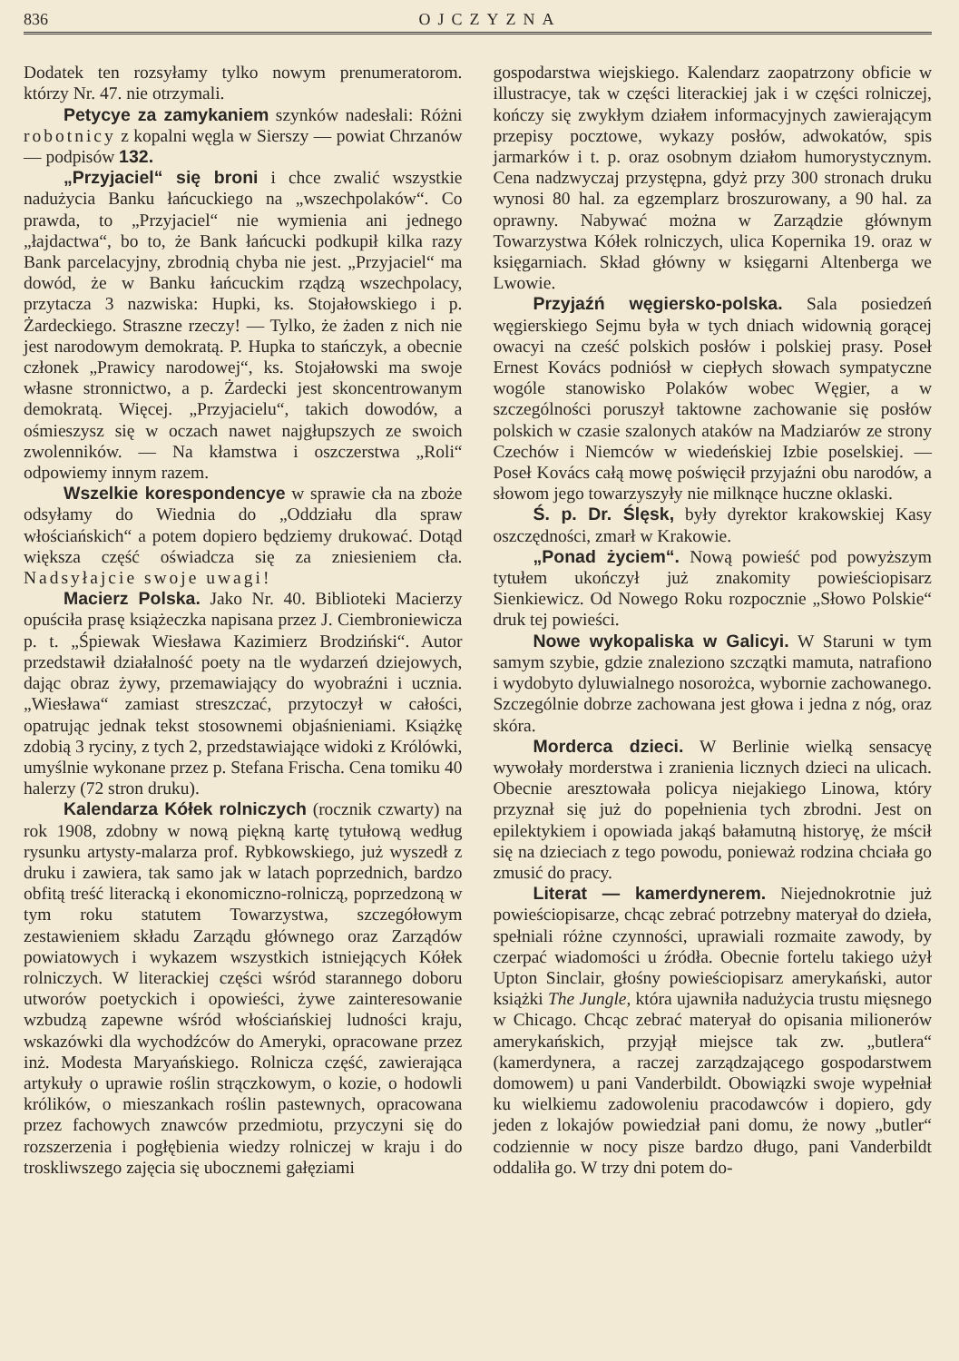836 OJCZYZNA
Dodatek ten rozsyłamy tylko nowym prenumeratorom. którzy Nr. 47. nie otrzymali.
Petycye za zamykaniem szynków nadesłali: Różni robotnicy z kopalni węgla w Sierszy — powiat Chrzanów — podpisów 132.
„Przyjaciel“ się broni i chce zwalić wszystkie nadużycia Banku łańcuckiego na „wszechpolaków“. Co prawda, to „Przyjaciel“ nie wymienia ani jednego „łajdactwa“, bo to, że Bank łańcucki podkupił kilka razy Bank parcelacyjny, zbrodnią chyba nie jest. „Przyjaciel“ ma dowód, że w Banku łańcuckim rządzą wszechpolacy, przytacza 3 nazwiska: Hupki, ks. Stojałowskiego i p. Żardeckiego. Straszne rzeczy! — Tylko, że żaden z nich nie jest narodowym demokratą. P. Hupka to stańczyk, a obecnie członek „Prawicy narodowej“, ks. Stojałowski ma swoje własne stronnictwo, a p. Żardecki jest skoncentrowanym demokratą. Więcej. „Przyjacielu“, takich dowodów, a ośmieszysz się w oczach nawet najgłupszych ze swoich zwolenników. — Na kłamstwa i oszczerstwa „Roli“ odpowiemy innym razem.
Wszelkie korespondencye w sprawie cła na zboże odsyłamy do Wiednia do „Oddziału dla spraw włościańskich“ a potem dopiero będziemy drukować. Dotąd większa część oświadcza się za zniesieniem cła. Nadsyłajcie swoje uwagi!
Macierz Polska. Jako Nr. 40. Biblioteki Macierzy opuściła prasę książeczka napisana przez J. Ciembroniewicza p. t. „Śpiewak Wiesława Kazimierz Brodziński“. Autor przedstawił działalność poety na tle wydarzeń dziejowych, dając obraz żywy, przemawiający do wyobraźni i ucznia. „Wiesława“ zamiast streszczać, przytoczył w całości, opatrując jednak tekst stosownemi objaśnieniami. Książkę zdobią 3 ryciny, z tych 2, przedstawiające widoki z Królówki, umyślnie wykonane przez p. Stefana Frischa. Cena tomiku 40 halerzy (72 stron druku).
Kalendarza Kółek rolniczych (rocznik czwarty) na rok 1908, zdobny w nową piękną kartę tytułową według rysunku artysty-malarza prof. Rybkowskiego, już wyszedł z druku i zawiera, tak samo jak w latach poprzednich, bardzo obfitą treść literacką i ekonomiczno-rolniczą, poprzedzoną w tym roku statutem Towarzystwa, szczegółowym zestawieniem składu Zarządu głównego oraz Zarządów powiatowych i wykazem wszystkich istniejących Kółek rolniczych. W literackiej części wśród starannego doboru utworów poetyckich i opowieści, żywe zainteresowanie wzbudzą zapewne wśród włościańskiej ludności kraju, wskazówki dla wychodźców do Ameryki, opracowane przez inż. Modesta Maryańskiego. Rolnicza część, zawierająca artykuły o uprawie roślin strączkowym, o kozie, o hodowli królików, o mieszankach roślin pastewnych, opracowana przez fachowych znawców przedmiotu, przyczyni się do rozszerzenia i pogłębienia wiedzy rolniczej w kraju i do troskliwszego zajęcia się ubocznemi gałęziami
gospodarstwa wiejskiego. Kalendarz zaopatrzony obficie w illustracye, tak w części literackiej jak i w części rolniczej, kończy się zwykłym działem informacyjnych zawierającym przepisy pocztowe, wykazy posłów, adwokatów, spis jarmarków i t. p. oraz osobnym działom humorystycznym. Cena nadzwyczaj przystępna, gdyż przy 300 stronach druku wynosi 80 hal. za egzemplarz broszurowany, a 90 hal. za oprawny. Nabywać można w Zarządzie głównym Towarzystwa Kółek rolniczych, ulica Kopernika 19. oraz w księgarniach. Skład główny w księgarni Altenberga we Lwowie.
Przyjaźń węgiersko-polska. Sala posiedzeń węgierskiego Sejmu była w tych dniach widownią gorącej owacyi na cześć polskich posłów i polskiej prasy. Poseł Ernest Kovács podniósł w ciepłych słowach sympatyczne wogóle stanowisko Polaków wobec Węgier, a w szczególności poruszył taktowne zachowanie się posłów polskich w czasie szalonych ataków na Madziarów ze strony Czechów i Niemców w wiedeńskiej Izbie poselskiej. — Poseł Kovács całą mowę poświęcił przyjaźni obu narodów, a słowom jego towarzyszyły nie milknące huczne oklaski.
Ś. p. Dr. Ślęsk, były dyrektor krakowskiej Kasy oszczędności, zmarł w Krakowie.
„Ponad życiem“. Nową powieść pod powyższym tytułem ukończył już znakomity powieściopisarz Sienkiewicz. Od Nowego Roku rozpocznie „Słowo Polskie“ druk tej powieści.
Nowe wykopaliska w Galicyi. W Staruni w tym samym szybie, gdzie znaleziono szczątki mamuta, natrafiono i wydobyto dyluwialnego nosorożca, wybornie zachowanego. Szczególnie dobrze zachowana jest głowa i jedna z nóg, oraz skóra.
Morderca dzieci. W Berlinie wielką sensacyę wywołały morderstwa i zranienia licznych dzieci na ulicach. Obecnie aresztowała policya niejakiego Linowa, który przyznał się już do popełnienia tych zbrodni. Jest on epilektykiem i opowiada jakąś bałamutną historyę, że mścił się na dzieciach z tego powodu, ponieważ rodzina chciała go zmusić do pracy.
Literat — kamerdynerem. Niejednokrotnie już powieściopisarze, chcąc zebrać potrzebny materyał do dzieła, spełniali różne czynności, uprawiali rozmaite zawody, by czerpać wiadomości u źródła. Obecnie fortelu takiego użył Upton Sinclair, głośny powieściopisarz amerykański, autor książki The Jungle, która ujawniła nadużycia trustu mięsnego w Chicago. Chcąc zebrać materyał do opisania milionerów amerykańskich, przyjął miejsce tak zw. „butlera“ (kamerdynera, a raczej zarządzającego gospodarstwem domowem) u pani Vanderbildt. Obowiązki swoje wypełniał ku wielkiemu zadowoleniu pracodawców i dopiero, gdy jeden z lokajów powiedział pani domu, że nowy „butler“ codziennie w nocy pisze bardzo długo, pani Vanderbildt oddaliła go. W trzy dni potem do-